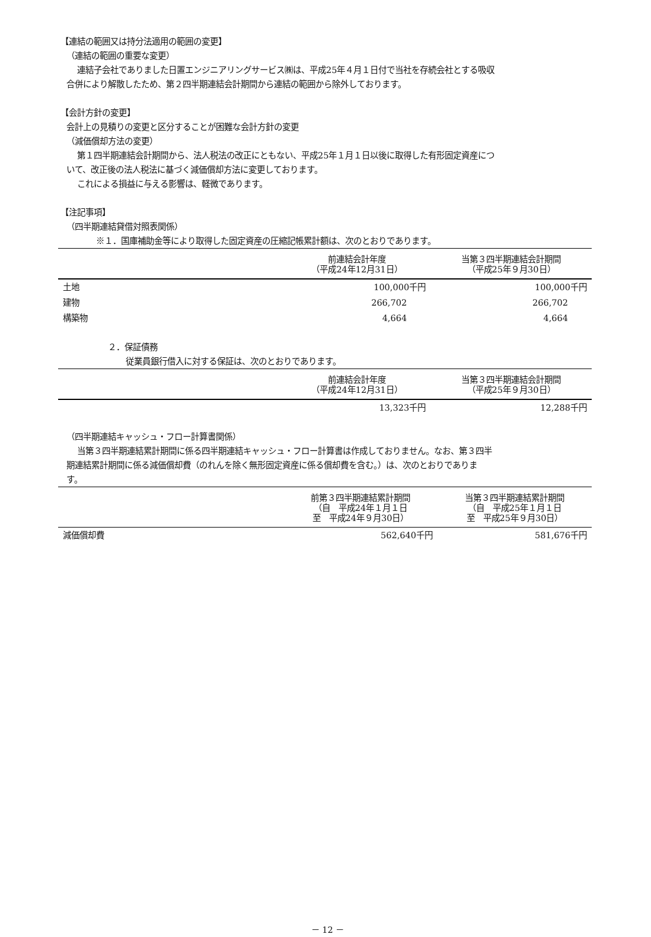【連結の範囲又は持分法適用の範囲の変更】
（連結の範囲の重要な変更）
連結子会社でありました日置エンジニアリングサービス㈱は、平成25年４月１日付で当社を存続会社とする吸収
合併により解散したため、第２四半期連結会計期間から連結の範囲から除外しております。
【会計方針の変更】
会計上の見積りの変更と区分することが困難な会計方針の変更
（減価償却方法の変更）
第１四半期連結会計期間から、法人税法の改正にともない、平成25年１月１日以後に取得した有形固定資産につ
いて、改正後の法人税法に基づく減価償却方法に変更しております。
これによる損益に与える影響は、軽微であります。
【注記事項】
（四半期連結貸借対照表関係）
※１．国庫補助金等により取得した固定資産の圧縮記帳累計額は、次のとおりであります。
| | 前連結会計年度 （平成24年12月31日） | 当第３四半期連結会計期間 （平成25年９月30日） |
| --- | --- | --- |
| 土地 | 100,000千円 | 100,000千円 |
| 建物 | 266,702 | 266,702 |
| 構築物 | 4,664 | 4,664 |
２．保証債務
従業員銀行借入に対する保証は、次のとおりであります。
| | 前連結会計年度 （平成24年12月31日） | 当第３四半期連結会計期間 （平成25年９月30日） |
| --- | --- | --- |
| | 13,323千円 | 12,288千円 |
（四半期連結キャッシュ・フロー計算書関係）
当第３四半期連結累計期間に係る四半期連結キャッシュ・フロー計算書は作成しておりません。なお、第３四半
期連結累計期間に係る減価償却費（のれんを除く無形固定資産に係る償却費を含む。）は、次のとおりでありま
す。
| | 前第３四半期連結累計期間 （自 平成24年１月１日 至 平成24年９月30日） | 当第３四半期連結累計期間 （自 平成25年１月１日 至 平成25年９月30日） |
| --- | --- | --- |
| 減価償却費 | 562,640千円 | 581,676千円 |
－ 12 －